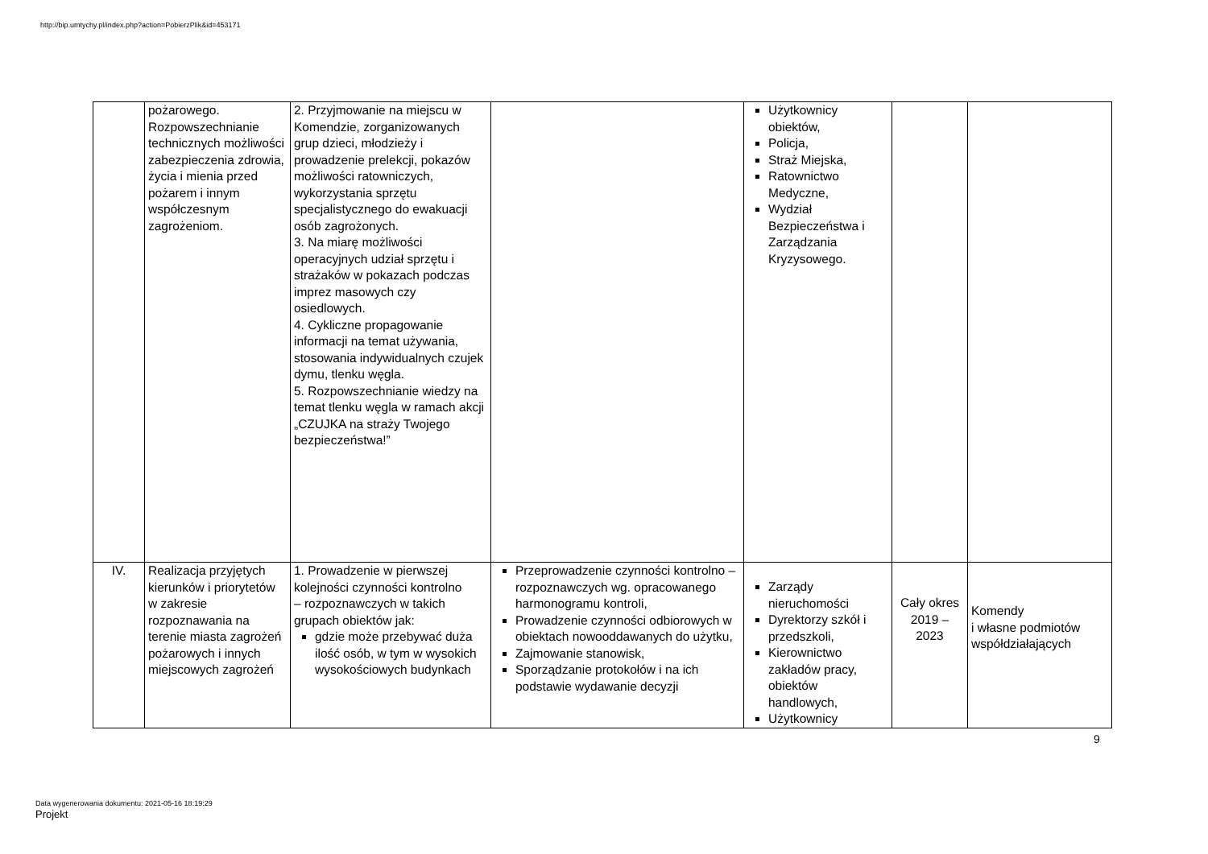http://bip.umtychy.pl/index.php?action=PobierzPlik&id=453171
| | pożarowego. Rozpowszechnianie technicznych możliwości zabezpieczenia zdrowia, życia i mienia przed pożarem i innym współczesnym zagrożeniom. | 2. Przyjmowanie na miejscu w Komendzie, zorganizowanych grup dzieci, młodzieży i prowadzenie prelekcji, pokazów możliwości ratowniczych, wykorzystania sprzętu specjalistycznego do ewakuacji osób zagrożonych. 3. Na miarę możliwości operacyjnych udział sprzętu i strażaków w pokazach podczas imprez masowych czy osiedlowych. 4. Cykliczne propagowanie informacji na temat używania, stosowania indywidualnych czujek dymu, tlenku węgla. 5. Rozpowszechnianie wiedzy na temat tlenku węgla w ramach akcji „CZUJKA na straży Twojego bezpieczeństwa!” | | Użytkownicy obiektów, Policja, Straż Miejska, Ratownictwo Medyczne, Wydział Bezpieczeństwa i Zarządzania Kryzysowego. | | |
| IV. | Realizacja przyjętych kierunków i priorytetów w zakresie rozpoznawania na terenie miasta zagrożeń pożarowych i innych miejscowych zagrożeń | 1. Prowadzenie w pierwszej kolejności czynności kontrolno – rozpoznawczych w takich grupach obiektów jak: gdzie może przebywać duża ilość osób, w tym w wysokich wysokościowych budynkach | Przeprowadzenie czynności kontrolno – rozpoznawczych wg. opracowanego harmonogramu kontroli, Prowadzenie czynności odbiorowych w obiektach nowooddawanych do użytku, Zajmowanie stanowisk, Sporządzanie protokołów i na ich podstawie wydawanie decyzji | Zarządy nieruchomości Dyrektorzy szkół i przedszkoli, Kierownictwo zakładów pracy, obiektów handlowych, Użytkownicy | Cały okres 2019 – 2023 | Komendy i własne podmiotów współdziałających |
9
Data wygenerowania dokumentu: 2021-05-16 18:19:29
Projekt